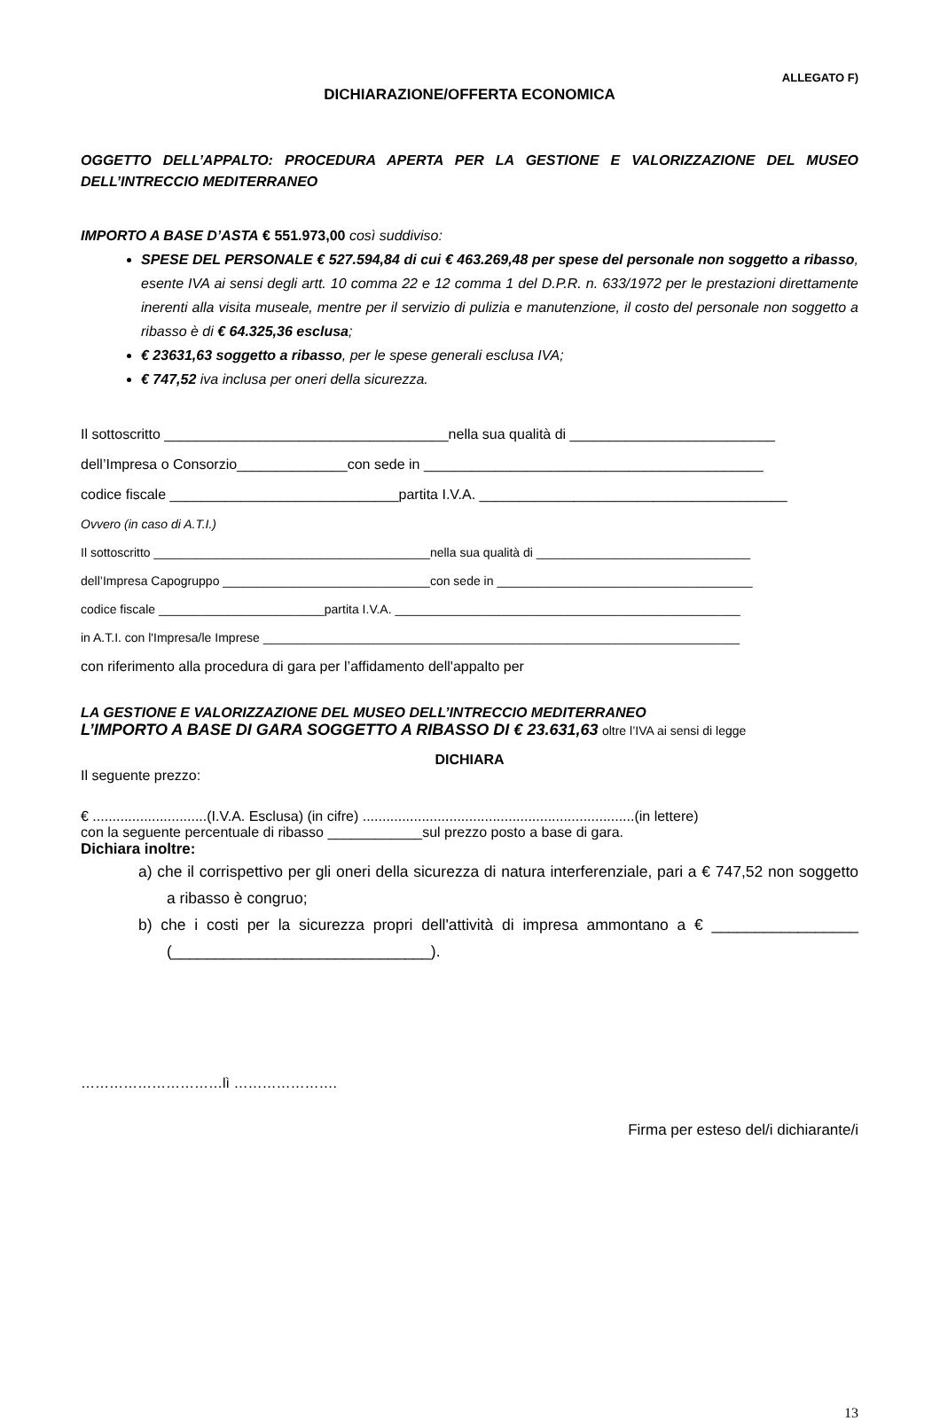ALLEGATO F)
DICHIARAZIONE/OFFERTA ECONOMICA
OGGETTO DELL’APPALTO: PROCEDURA APERTA PER LA GESTIONE E VALORIZZAZIONE DEL MUSEO DELL’INTRECCIO MEDITERRANEO
IMPORTO A BASE D’ASTA € 551.973,00 così suddiviso:
SPESE DEL PERSONALE € 527.594,84 di cui € 463.269,48 per spese del personale non soggetto a ribasso, esente IVA ai sensi degli artt. 10 comma 22 e 12 comma 1 del D.P.R. n. 633/1972 per le prestazioni direttamente inerenti alla visita museale, mentre per il servizio di pulizia e manutenzione, il costo del personale non soggetto a ribasso è di € 64.325,36 esclusa;
€ 23631,63 soggetto a ribasso, per le spese generali esclusa IVA;
€ 747,52 iva inclusa per oneri della sicurezza.
Il sottoscritto ____________________________________nella sua qualità di __________________________
dell’Impresa o Consorzio______________con sede in ___________________________________________
codice fiscale _____________________________partita I.V.A. _______________________________________
Ovvero (in caso di A.T.I.)
Il sottoscritto ________________________________________nella sua qualità di _______________________________
dell’Impresa Capogruppo ______________________________con sede in _____________________________________
codice fiscale ________________________partita I.V.A. __________________________________________________
in A.T.I. con l'Impresa/le Imprese _____________________________________________________________________
con riferimento alla procedura di gara per l’affidamento dell'appalto per
LA GESTIONE E VALORIZZAZIONE DEL MUSEO DELL’INTRECCIO MEDITERRANEO
L’IMPORTO A BASE DI GARA SOGGETTO A RIBASSO DI € 23.631,63 oltre l’IVA ai sensi di legge
DICHIARA
Il seguente prezzo:
€ .............................(I.V.A. Esclusa) (in cifre) .....................................................................(in lettere)
con la seguente percentuale di ribasso ____________sul prezzo posto a base di gara.
Dichiara inoltre:
a) che il corrispettivo per gli oneri della sicurezza di natura interferenziale, pari a € 747,52 non soggetto a ribasso è congruo;
b) che i costi per la sicurezza propri dell'attività di impresa ammontano a € _________________ (______________________________).
…………………………lì ………………….
Firma per esteso del/i dichiarante/i
13